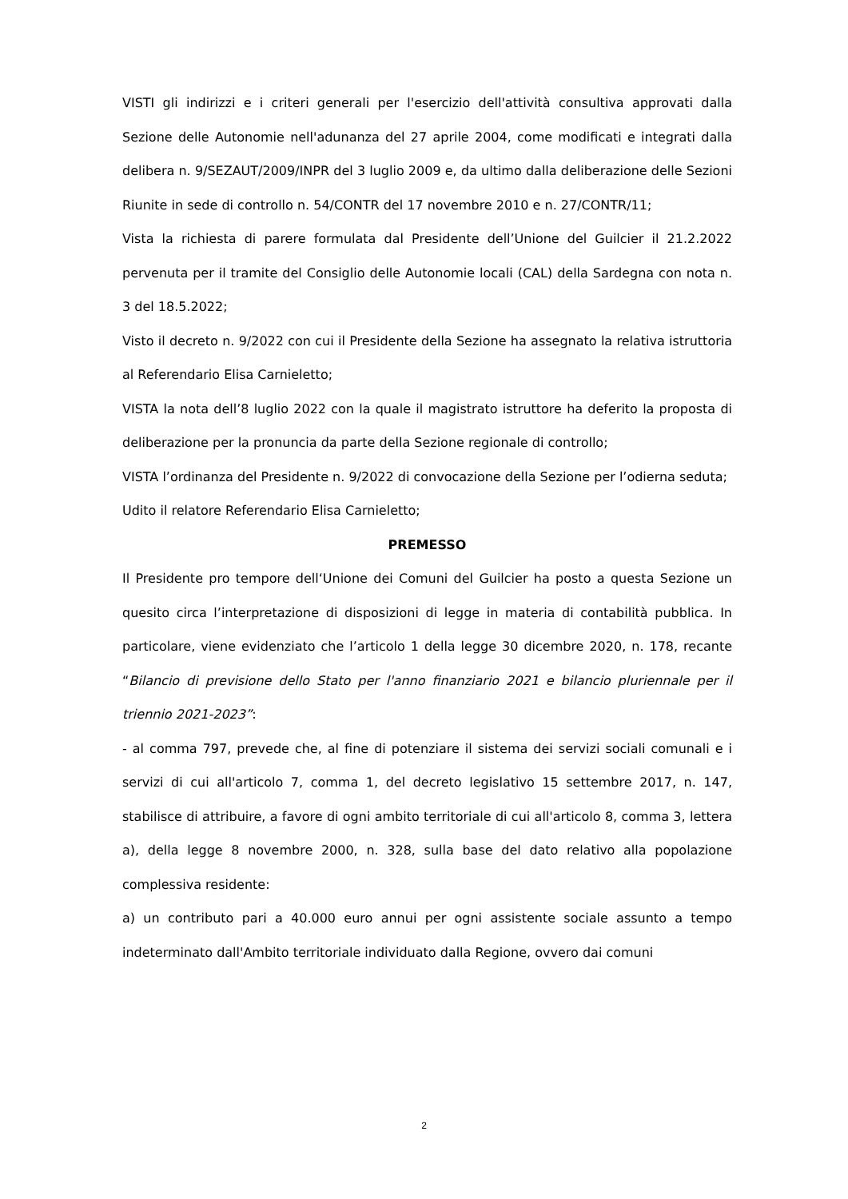VISTI gli indirizzi e i criteri generali per l'esercizio dell'attività consultiva approvati dalla Sezione delle Autonomie nell'adunanza del 27 aprile 2004, come modificati e integrati dalla delibera n. 9/SEZAUT/2009/INPR del 3 luglio 2009 e, da ultimo dalla deliberazione delle Sezioni Riunite in sede di controllo n. 54/CONTR del 17 novembre 2010 e n. 27/CONTR/11;
Vista la richiesta di parere formulata dal Presidente dell’Unione del Guilcier il 21.2.2022 pervenuta per il tramite del Consiglio delle Autonomie locali (CAL) della Sardegna con nota n. 3 del 18.5.2022;
Visto il decreto n. 9/2022 con cui il Presidente della Sezione ha assegnato la relativa istruttoria al Referendario Elisa Carnieletto;
VISTA la nota dell’8 luglio 2022 con la quale il magistrato istruttore ha deferito la proposta di deliberazione per la pronuncia da parte della Sezione regionale di controllo;
VISTA l’ordinanza del Presidente n. 9/2022 di convocazione della Sezione per l’odierna seduta;
Udito il relatore Referendario Elisa Carnieletto;
PREMESSO
Il Presidente pro tempore dell‘Unione dei Comuni del Guilcier ha posto a questa Sezione un quesito circa l’interpretazione di disposizioni di legge in materia di contabilità pubblica. In particolare, viene evidenziato che l’articolo 1 della legge 30 dicembre 2020, n. 178, recante “Bilancio di previsione dello Stato per l'anno finanziario 2021 e bilancio pluriennale per il triennio 2021-2023”:
- al comma 797, prevede che, al fine di potenziare il sistema dei servizi sociali comunali e i servizi di cui all'articolo 7, comma 1, del decreto legislativo 15 settembre 2017, n. 147, stabilisce di attribuire, a favore di ogni ambito territoriale di cui all'articolo 8, comma 3, lettera a), della legge 8 novembre 2000, n. 328, sulla base del dato relativo alla popolazione complessiva residente:
a) un contributo pari a 40.000 euro annui per ogni assistente sociale assunto a tempo indeterminato dall'Ambito territoriale individuato dalla Regione, ovvero dai comuni
2